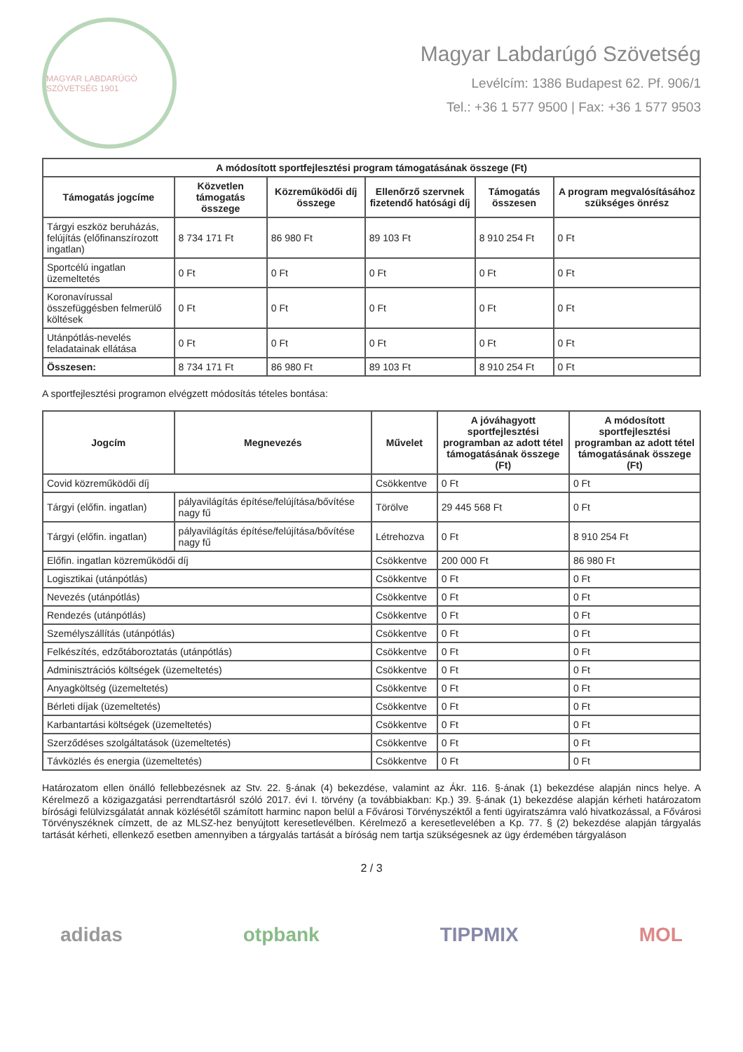MAGYAR LABDARÚGÓ SZÖVETSÉG 1901
Magyar Labdarúgó Szövetség
Levélcím: 1386 Budapest 62. Pf. 906/1
Tel.: +36 1 577 9500 | Fax: +36 1 577 9503
| A módosított sportfejlesztési program támogatásának összege (Ft) | | | | | |
| --- | --- | --- | --- | --- | --- |
| Támogatás jogcíme | Közvetlen támogatás összege | Közreműködői díj összege | Ellenőrző szervnek fizetendő hatósági díj | Támogatás összesen | A program megvalósításához szükséges önrész |
| Tárgyi eszköz beruházás, felújítás (előfinanszírozott ingatlan) | 8 734 171 Ft | 86 980 Ft | 89 103 Ft | 8 910 254 Ft | 0 Ft |
| Sportcélú ingatlan üzemeltetés | 0 Ft | 0 Ft | 0 Ft | 0 Ft | 0 Ft |
| Koronavírussal összefüggésben felmerülő költések | 0 Ft | 0 Ft | 0 Ft | 0 Ft | 0 Ft |
| Utánpótlás-nevelés feladatainak ellátása | 0 Ft | 0 Ft | 0 Ft | 0 Ft | 0 Ft |
| Összesen: | 8 734 171 Ft | 86 980 Ft | 89 103 Ft | 8 910 254 Ft | 0 Ft |
A sportfejlesztési programon elvégzett módosítás tételes bontása:
| Jogcím | Megnevezés | Művelet | A jóváhagyott sportfejlesztési programban az adott tétel támogatásának összege (Ft) | A módosított sportfejlesztési programban az adott tétel támogatásának összege (Ft) |
| --- | --- | --- | --- | --- |
| Covid közreműködői díj | | Csökkentve | 0 Ft | 0 Ft |
| Tárgyi (előfin. ingatlan) | pályavilágítás építése/felújítása/bővítése nagy fű | Törölve | 29 445 568 Ft | 0 Ft |
| Tárgyi (előfin. ingatlan) | pályavilágítás építése/felújítása/bővítése nagy fű | Létrehozva | 0 Ft | 8 910 254 Ft |
| Előfin. ingatlan közreműködői díj | | Csökkentve | 200 000 Ft | 86 980 Ft |
| Logisztikai (utánpótlás) | | Csökkentve | 0 Ft | 0 Ft |
| Nevezés (utánpótlás) | | Csökkentve | 0 Ft | 0 Ft |
| Rendezés (utánpótlás) | | Csökkentve | 0 Ft | 0 Ft |
| Személyszállítás (utánpótlás) | | Csökkentve | 0 Ft | 0 Ft |
| Felkészítés, edzőtáboroztatás (utánpótlás) | | Csökkentve | 0 Ft | 0 Ft |
| Adminisztrációs költségek (üzemeltetés) | | Csökkentve | 0 Ft | 0 Ft |
| Anyagköltség (üzemeltetés) | | Csökkentve | 0 Ft | 0 Ft |
| Bérleti díjak (üzemeltetés) | | Csökkentve | 0 Ft | 0 Ft |
| Karbantartási költségek (üzemeltetés) | | Csökkentve | 0 Ft | 0 Ft |
| Szerződéses szolgáltatások (üzemeltetés) | | Csökkentve | 0 Ft | 0 Ft |
| Távközlés és energia (üzemeltetés) | | Csökkentve | 0 Ft | 0 Ft |
Határozatom ellen önálló fellebbezésnek az Stv. 22. §-ának (4) bekezdése, valamint az Ákr. 116. §-ának (1) bekezdése alapján nincs helye. A Kérelmező a közigazgatási perrendtartásról szóló 2017. évi I. törvény (a továbbiakban: Kp.) 39. §-ának (1) bekezdése alapján kérheti határozatom bírósági felülvizsgálatát annak közlésétől számított harminc napon belül a Fővárosi Törvényszéktől a fenti ügyiratszámra való hivatkozással, a Fővárosi Törvényszéknek címzett, de az MLSZ-hez benyújtott keresetlevélben. Kérelmező a keresetlevelében a Kp. 77. § (2) bekezdése alapján tárgyalás tartását kérheti, ellenkező esetben amennyiben a tárgyalás tartását a bíróság nem tartja szükségesnek az ügy érdemében tárgyaláson
2 / 3
adidas otpbank TIPPMIX MOL